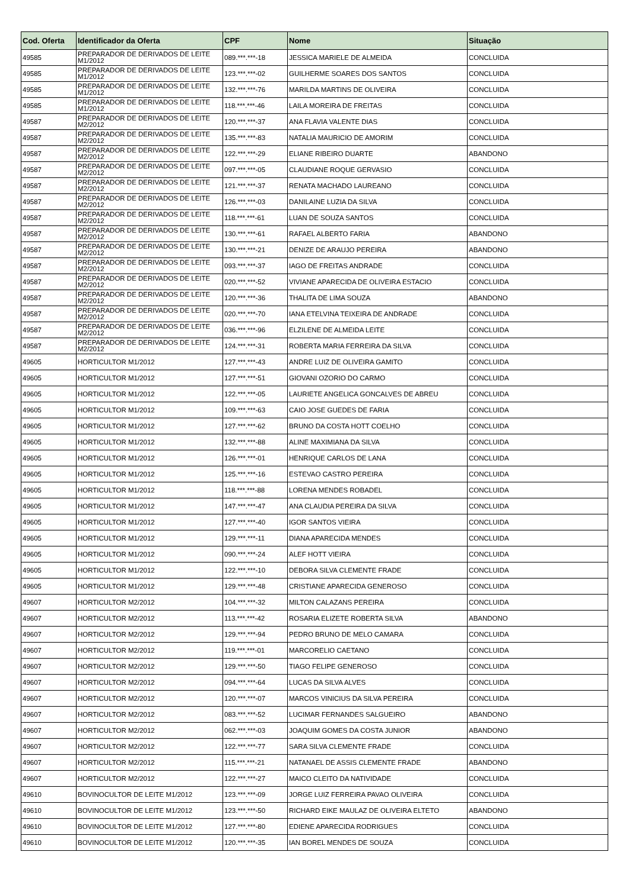| Cod. Oferta | Identificador da Oferta | CPF | Nome | Situação |
| --- | --- | --- | --- | --- |
| 49585 | PREPARADOR DE DERIVADOS DE LEITE M1/2012 | 089.***.***-18 | JESSICA MARIELE DE ALMEIDA | CONCLUIDA |
| 49585 | PREPARADOR DE DERIVADOS DE LEITE M1/2012 | 123.***.***-02 | GUILHERME SOARES DOS SANTOS | CONCLUIDA |
| 49585 | PREPARADOR DE DERIVADOS DE LEITE M1/2012 | 132.***.***-76 | MARILDA MARTINS DE OLIVEIRA | CONCLUIDA |
| 49585 | PREPARADOR DE DERIVADOS DE LEITE M1/2012 | 118.***.***-46 | LAILA MOREIRA DE FREITAS | CONCLUIDA |
| 49587 | PREPARADOR DE DERIVADOS DE LEITE M2/2012 | 120.***.***-37 | ANA FLAVIA VALENTE DIAS | CONCLUIDA |
| 49587 | PREPARADOR DE DERIVADOS DE LEITE M2/2012 | 135.***.***-83 | NATALIA MAURICIO DE AMORIM | CONCLUIDA |
| 49587 | PREPARADOR DE DERIVADOS DE LEITE M2/2012 | 122.***.***-29 | ELIANE RIBEIRO DUARTE | ABANDONO |
| 49587 | PREPARADOR DE DERIVADOS DE LEITE M2/2012 | 097.***.***-05 | CLAUDIANE ROQUE GERVASIO | CONCLUIDA |
| 49587 | PREPARADOR DE DERIVADOS DE LEITE M2/2012 | 121.***.***-37 | RENATA MACHADO LAUREANO | CONCLUIDA |
| 49587 | PREPARADOR DE DERIVADOS DE LEITE M2/2012 | 126.***.***-03 | DANILAINE LUZIA DA SILVA | CONCLUIDA |
| 49587 | PREPARADOR DE DERIVADOS DE LEITE M2/2012 | 118.***.***-61 | LUAN DE SOUZA SANTOS | CONCLUIDA |
| 49587 | PREPARADOR DE DERIVADOS DE LEITE M2/2012 | 130.***.***-61 | RAFAEL ALBERTO FARIA | ABANDONO |
| 49587 | PREPARADOR DE DERIVADOS DE LEITE M2/2012 | 130.***.***-21 | DENIZE DE ARAUJO PEREIRA | ABANDONO |
| 49587 | PREPARADOR DE DERIVADOS DE LEITE M2/2012 | 093.***.***-37 | IAGO DE FREITAS ANDRADE | CONCLUIDA |
| 49587 | PREPARADOR DE DERIVADOS DE LEITE M2/2012 | 020.***.***-52 | VIVIANE APARECIDA DE OLIVEIRA ESTACIO | CONCLUIDA |
| 49587 | PREPARADOR DE DERIVADOS DE LEITE M2/2012 | 120.***.***-36 | THALITA DE LIMA SOUZA | ABANDONO |
| 49587 | PREPARADOR DE DERIVADOS DE LEITE M2/2012 | 020.***.***-70 | IANA ETELVINA TEIXEIRA DE ANDRADE | CONCLUIDA |
| 49587 | PREPARADOR DE DERIVADOS DE LEITE M2/2012 | 036.***.***-96 | ELZILENE DE ALMEIDA LEITE | CONCLUIDA |
| 49587 | PREPARADOR DE DERIVADOS DE LEITE M2/2012 | 124.***.***-31 | ROBERTA MARIA FERREIRA DA SILVA | CONCLUIDA |
| 49605 | HORTICULTOR M1/2012 | 127.***.***-43 | ANDRE LUIZ DE OLIVEIRA GAMITO | CONCLUIDA |
| 49605 | HORTICULTOR M1/2012 | 127.***.***-51 | GIOVANI OZORIO DO CARMO | CONCLUIDA |
| 49605 | HORTICULTOR M1/2012 | 122.***.***-05 | LAURIETE ANGELICA GONCALVES DE ABREU | CONCLUIDA |
| 49605 | HORTICULTOR M1/2012 | 109.***.***-63 | CAIO JOSE GUEDES DE FARIA | CONCLUIDA |
| 49605 | HORTICULTOR M1/2012 | 127.***.***-62 | BRUNO DA COSTA HOTT COELHO | CONCLUIDA |
| 49605 | HORTICULTOR M1/2012 | 132.***.***-88 | ALINE MAXIMIANA DA SILVA | CONCLUIDA |
| 49605 | HORTICULTOR M1/2012 | 126.***.***-01 | HENRIQUE CARLOS DE LANA | CONCLUIDA |
| 49605 | HORTICULTOR M1/2012 | 125.***.***-16 | ESTEVAO CASTRO PEREIRA | CONCLUIDA |
| 49605 | HORTICULTOR M1/2012 | 118.***.***-88 | LORENA MENDES ROBADEL | CONCLUIDA |
| 49605 | HORTICULTOR M1/2012 | 147.***.***-47 | ANA CLAUDIA PEREIRA DA SILVA | CONCLUIDA |
| 49605 | HORTICULTOR M1/2012 | 127.***.***-40 | IGOR SANTOS VIEIRA | CONCLUIDA |
| 49605 | HORTICULTOR M1/2012 | 129.***.***-11 | DIANA APARECIDA MENDES | CONCLUIDA |
| 49605 | HORTICULTOR M1/2012 | 090.***.***-24 | ALEF HOTT VIEIRA | CONCLUIDA |
| 49605 | HORTICULTOR M1/2012 | 122.***.***-10 | DEBORA SILVA CLEMENTE FRADE | CONCLUIDA |
| 49605 | HORTICULTOR M1/2012 | 129.***.***-48 | CRISTIANE APARECIDA GENEROSO | CONCLUIDA |
| 49607 | HORTICULTOR M2/2012 | 104.***.***-32 | MILTON CALAZANS PEREIRA | CONCLUIDA |
| 49607 | HORTICULTOR M2/2012 | 113.***.***-42 | ROSARIA ELIZETE ROBERTA SILVA | ABANDONO |
| 49607 | HORTICULTOR M2/2012 | 129.***.***-94 | PEDRO BRUNO DE MELO CAMARA | CONCLUIDA |
| 49607 | HORTICULTOR M2/2012 | 119.***.***-01 | MARCORELIO CAETANO | CONCLUIDA |
| 49607 | HORTICULTOR M2/2012 | 129.***.***-50 | TIAGO FELIPE GENEROSO | CONCLUIDA |
| 49607 | HORTICULTOR M2/2012 | 094.***.***-64 | LUCAS DA SILVA ALVES | CONCLUIDA |
| 49607 | HORTICULTOR M2/2012 | 120.***.***-07 | MARCOS VINICIUS DA SILVA PEREIRA | CONCLUIDA |
| 49607 | HORTICULTOR M2/2012 | 083.***.***-52 | LUCIMAR FERNANDES SALGUEIRO | ABANDONO |
| 49607 | HORTICULTOR M2/2012 | 062.***.***-03 | JOAQUIM GOMES DA COSTA JUNIOR | ABANDONO |
| 49607 | HORTICULTOR M2/2012 | 122.***.***-77 | SARA SILVA CLEMENTE FRADE | CONCLUIDA |
| 49607 | HORTICULTOR M2/2012 | 115.***.***-21 | NATANAEL DE ASSIS CLEMENTE FRADE | ABANDONO |
| 49607 | HORTICULTOR M2/2012 | 122.***.***-27 | MAICO CLEITO DA NATIVIDADE | CONCLUIDA |
| 49610 | BOVINOCULTOR DE LEITE M1/2012 | 123.***.***-09 | JORGE LUIZ FERREIRA PAVAO OLIVEIRA | CONCLUIDA |
| 49610 | BOVINOCULTOR DE LEITE M1/2012 | 123.***.***-50 | RICHARD EIKE MAULAZ DE OLIVEIRA ELTETO | ABANDONO |
| 49610 | BOVINOCULTOR DE LEITE M1/2012 | 127.***.***-80 | EDIENE APARECIDA RODRIGUES | CONCLUIDA |
| 49610 | BOVINOCULTOR DE LEITE M1/2012 | 120.***.***-35 | IAN BOREL MENDES DE SOUZA | CONCLUIDA |